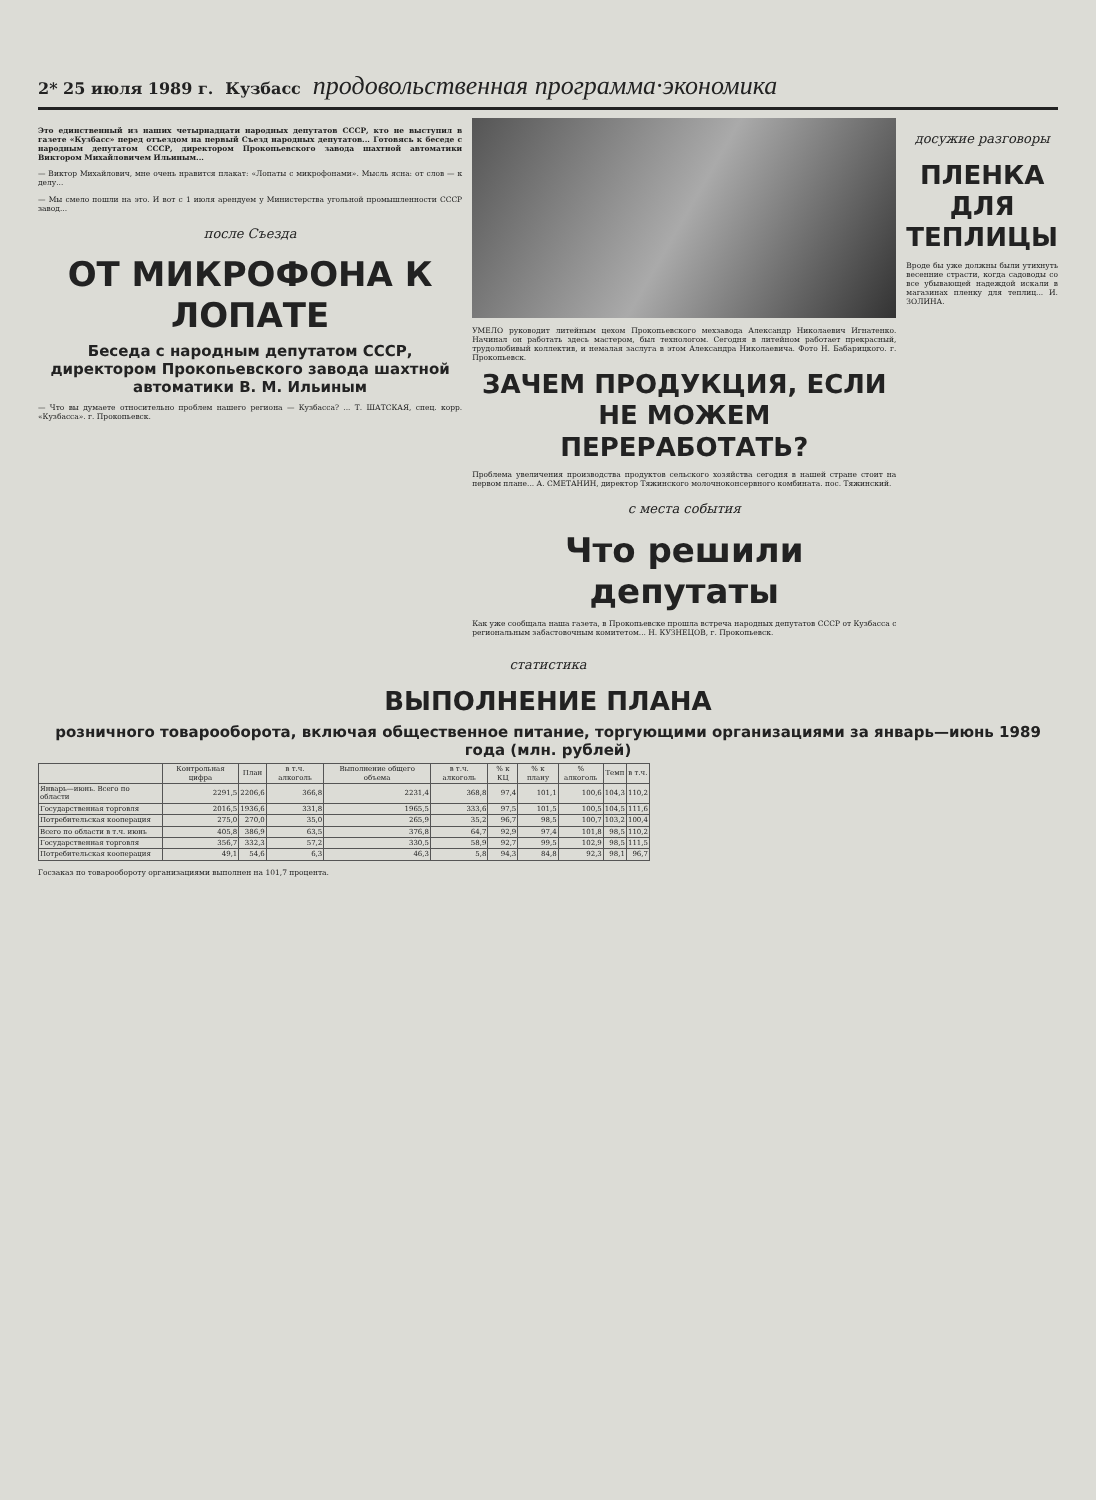2* 25 июля 1989 г. Кузбасс продовольственная программа·экономика
Это единственный из наших четырнадцати народных депутатов СССР, кто не выступил в газете «Кузбасс» перед отъездом на первый Съезд народных депутатов... Готовясь к беседе с народным депутатом СССР, директором Прокопьевского завода шахтной автоматики Виктором Михайловичем Ильиным...
— Виктор Михайлович, мне очень нравится плакат: «Лопаты с микрофонами». Мысль ясна: от слов — к делу...
— Мы смело пошли на это. И вот с 1 июля арендуем у Министерства угольной промышленности СССР завод...
после Съезда
ОТ МИКРОФОНА К ЛОПАТЕ
Беседа с народным депутатом СССР, директором Прокопьевского завода шахтной автоматики В. М. Ильиным
— Что вы думаете относительно проблем нашего региона — Кузбасса? ... Т. ШАТСКАЯ, спец. корр. «Кузбасса». г. Прокопьевск.
УМЕЛО руководит литейным цехом Прокопьевского мехзавода Александр Николаевич Игнатенко. Начинал он работать здесь мастером, был технологом. Сегодня в литейном работает прекрасный, трудолюбивый коллектив, и немалая заслуга в этом Александра Николаевича. Фото Н. Бабарицкого. г. Прокопьевск.
ЗАЧЕМ ПРОДУКЦИЯ, ЕСЛИ НЕ МОЖЕМ ПЕРЕРАБОТАТЬ?
Проблема увеличения производства продуктов сельского хозяйства сегодня в нашей стране стоит на первом плане... А. СМЕТАНИН, директор Тяжинского молочноконсервного комбината. пос. Тяжинский.
с места события
Что решили депутаты
Как уже сообщала наша газета, в Прокопьевске прошла встреча народных депутатов СССР от Кузбасса с региональным забастовочным комитетом... Н. КУЗНЕЦОВ, г. Прокопьевск.
досужие разговоры
ПЛЕНКА ДЛЯ ТЕПЛИЦЫ
Вроде бы уже должны были утихнуть весенние страсти, когда садоводы со все убывающей надеждой искали в магазинах пленку для теплиц... И. ЗОЛИНА.
статистика
ВЫПОЛНЕНИЕ ПЛАНА
розничного товарооборота, включая общественное питание, торгующими организациями за январь—июнь 1989 года (млн. рублей)
| | Контрольная цифра | План | в т.ч. алкоголь | Выполнение общего объема | в т.ч. алкоголь | % к КЦ | % к плану | % алкоголь | Темп | в т.ч. |
| --- | --- | --- | --- | --- | --- | --- | --- | --- | --- | --- |
| Январь—июнь. Всего по области | 2291,5 | 2206,6 | 366,8 | 2231,4 | 368,8 | 97,4 | 101,1 | 100,6 | 104,3 | 110,2 |
| Государственная торговля | 2016,5 | 1936,6 | 331,8 | 1965,5 | 333,6 | 97,5 | 101,5 | 100,5 | 104,5 | 111,6 |
| Потребительская кооперация | 275,0 | 270,0 | 35,0 | 265,9 | 35,2 | 96,7 | 98,5 | 100,7 | 103,2 | 100,4 |
| Всего по области в т.ч. июнь | 405,8 | 386,9 | 63,5 | 376,8 | 64,7 | 92,9 | 97,4 | 101,8 | 98,5 | 110,2 |
| Государственная торговля | 356,7 | 332,3 | 57,2 | 330,5 | 58,9 | 92,7 | 99,5 | 102,9 | 98,5 | 111,5 |
| Потребительская кооперация | 49,1 | 54,6 | 6,3 | 46,3 | 5,8 | 94,3 | 84,8 | 92,3 | 98,1 | 96,7 |
Госзаказ по товарообороту организациями выполнен на 101,7 процента.